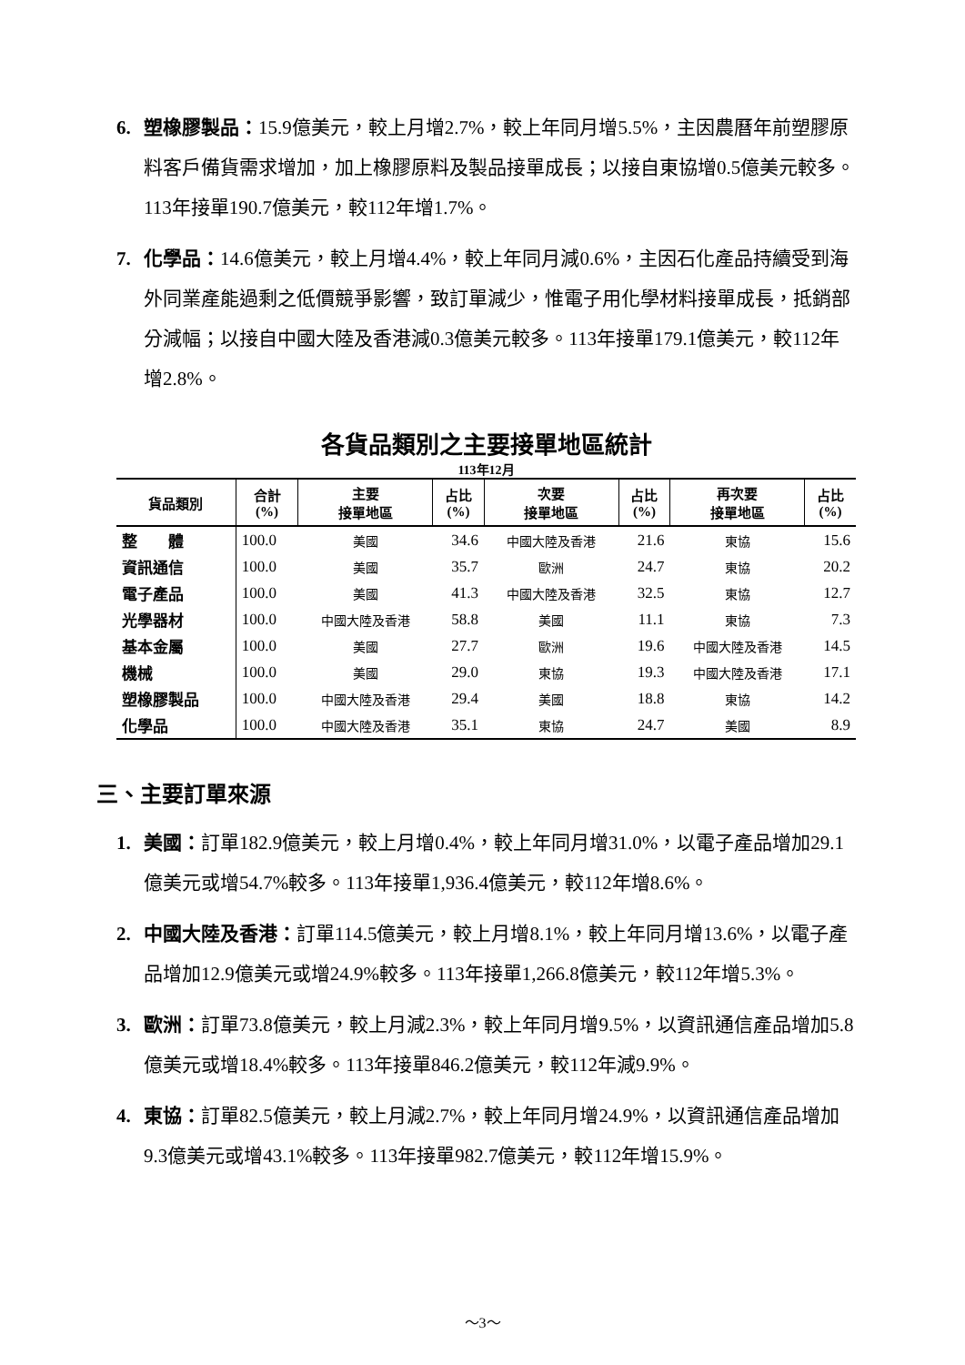6. 塑橡膠製品：15.9億美元，較上月增2.7%，較上年同月增5.5%，主因農曆年前塑膠原料客戶備貨需求增加，加上橡膠原料及製品接單成長；以接自東協增0.5億美元較多。113年接單190.7億美元，較112年增1.7%。
7. 化學品：14.6億美元，較上月增4.4%，較上年同月減0.6%，主因石化產品持續受到海外同業產能過剩之低價競爭影響，致訂單減少，惟電子用化學材料接單成長，抵銷部分減幅；以接自中國大陸及香港減0.3億美元較多。113年接單179.1億美元，較112年增2.8%。
各貨品類別之主要接單地區統計
113年12月
| 貨品類別 | 合計 (%) | 主要 接單地區 | 占比 (%) | 次要 接單地區 | 占比 (%) | 再次要 接單地區 | 占比 (%) |
| --- | --- | --- | --- | --- | --- | --- | --- |
| 整 體 | 100.0 | 美國 | 34.6 | 中國大陸及香港 | 21.6 | 東協 | 15.6 |
| 資訊通信 | 100.0 | 美國 | 35.7 | 歐洲 | 24.7 | 東協 | 20.2 |
| 電子產品 | 100.0 | 美國 | 41.3 | 中國大陸及香港 | 32.5 | 東協 | 12.7 |
| 光學器材 | 100.0 | 中國大陸及香港 | 58.8 | 美國 | 11.1 | 東協 | 7.3 |
| 基本金屬 | 100.0 | 美國 | 27.7 | 歐洲 | 19.6 | 中國大陸及香港 | 14.5 |
| 機械 | 100.0 | 美國 | 29.0 | 東協 | 19.3 | 中國大陸及香港 | 17.1 |
| 塑橡膠製品 | 100.0 | 中國大陸及香港 | 29.4 | 美國 | 18.8 | 東協 | 14.2 |
| 化學品 | 100.0 | 中國大陸及香港 | 35.1 | 東協 | 24.7 | 美國 | 8.9 |
三、主要訂單來源
1. 美國：訂單182.9億美元，較上月增0.4%，較上年同月增31.0%，以電子產品增加29.1億美元或增54.7%較多。113年接單1,936.4億美元，較112年增8.6%。
2. 中國大陸及香港：訂單114.5億美元，較上月增8.1%，較上年同月增13.6%，以電子產品增加12.9億美元或增24.9%較多。113年接單1,266.8億美元，較112年增5.3%。
3. 歐洲：訂單73.8億美元，較上月減2.3%，較上年同月增9.5%，以資訊通信產品增加5.8億美元或增18.4%較多。113年接單846.2億美元，較112年減9.9%。
4. 東協：訂單82.5億美元，較上月減2.7%，較上年同月增24.9%，以資訊通信產品增加9.3億美元或增43.1%較多。113年接單982.7億美元，較112年增15.9%。
～3～